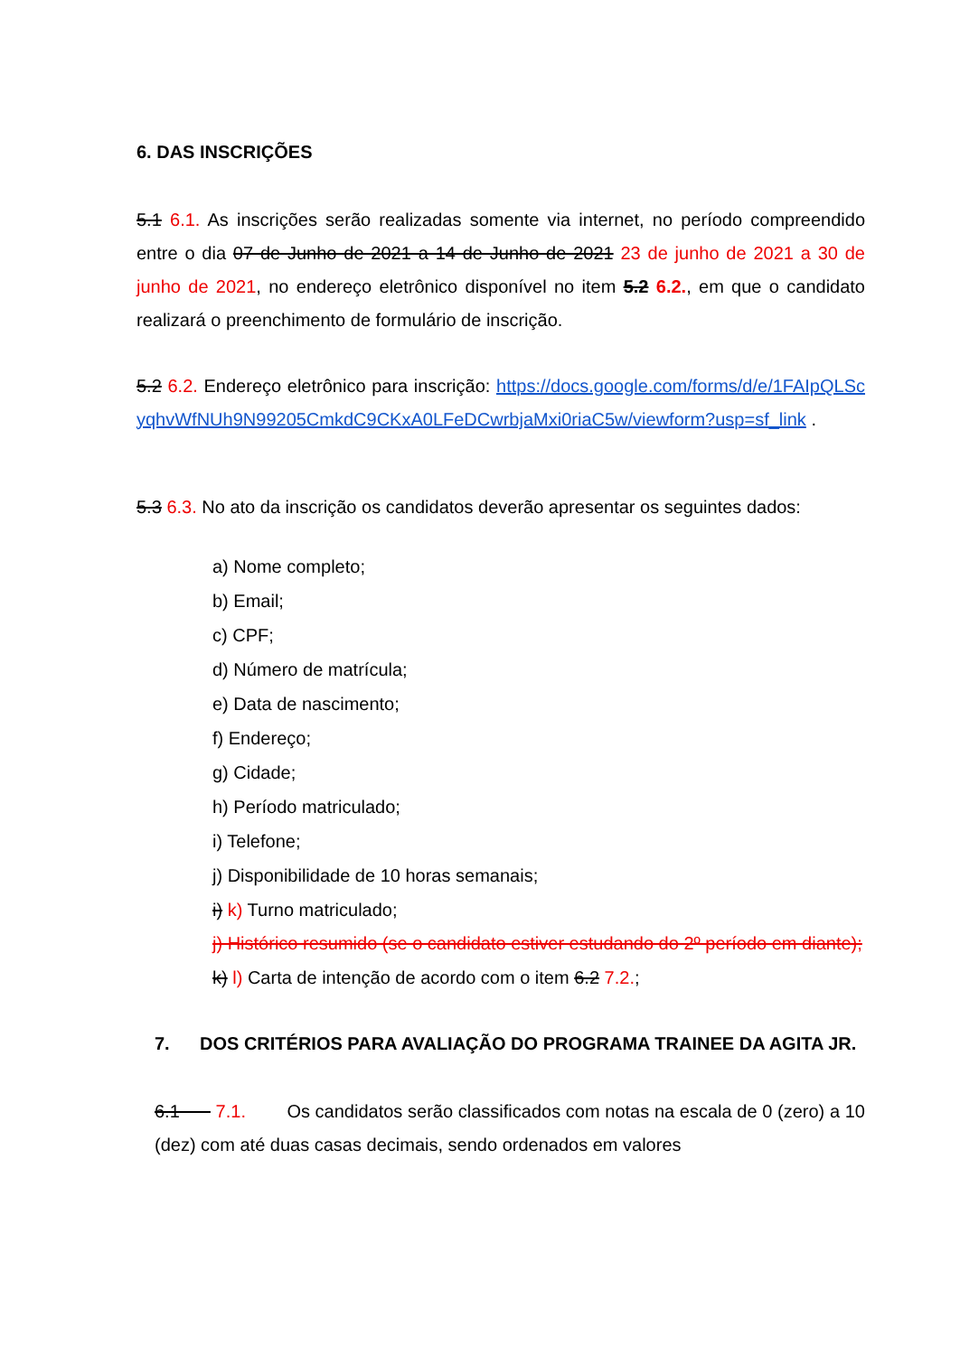6. DAS INSCRIÇÕES
5.1 6.1. As inscrições serão realizadas somente via internet, no período compreendido entre o dia 07 de Junho de 2021 a 14 de Junho de 2021 23 de junho de 2021 a 30 de junho de 2021, no endereço eletrônico disponível no item 5.2 6.2., em que o candidato realizará o preenchimento de formulário de inscrição.
5.2 6.2. Endereço eletrônico para inscrição: https://docs.google.com/forms/d/e/1FAIpQLScyqhvWfNUh9N99205CmkdC9CKxA0LFeDCwrbjaMxi0riaC5w/viewform?usp=sf_link .
5.3 6.3. No ato da inscrição os candidatos deverão apresentar os seguintes dados:
a) Nome completo;
b) Email;
c) CPF;
d) Número de matrícula;
e) Data de nascimento;
f) Endereço;
g) Cidade;
h) Período matriculado;
i) Telefone;
j) Disponibilidade de 10 horas semanais;
i) k) Turno matriculado;
j) Histórico resumido (se o candidato estiver estudando do 2º período em diante);
k) l) Carta de intenção de acordo com o item 6.2 7.2.;
7. DOS CRITÉRIOS PARA AVALIAÇÃO DO PROGRAMA TRAINEE DA AGITA JR.
6.1 7.1. Os candidatos serão classificados com notas na escala de 0 (zero) a 10 (dez) com até duas casas decimais, sendo ordenados em valores